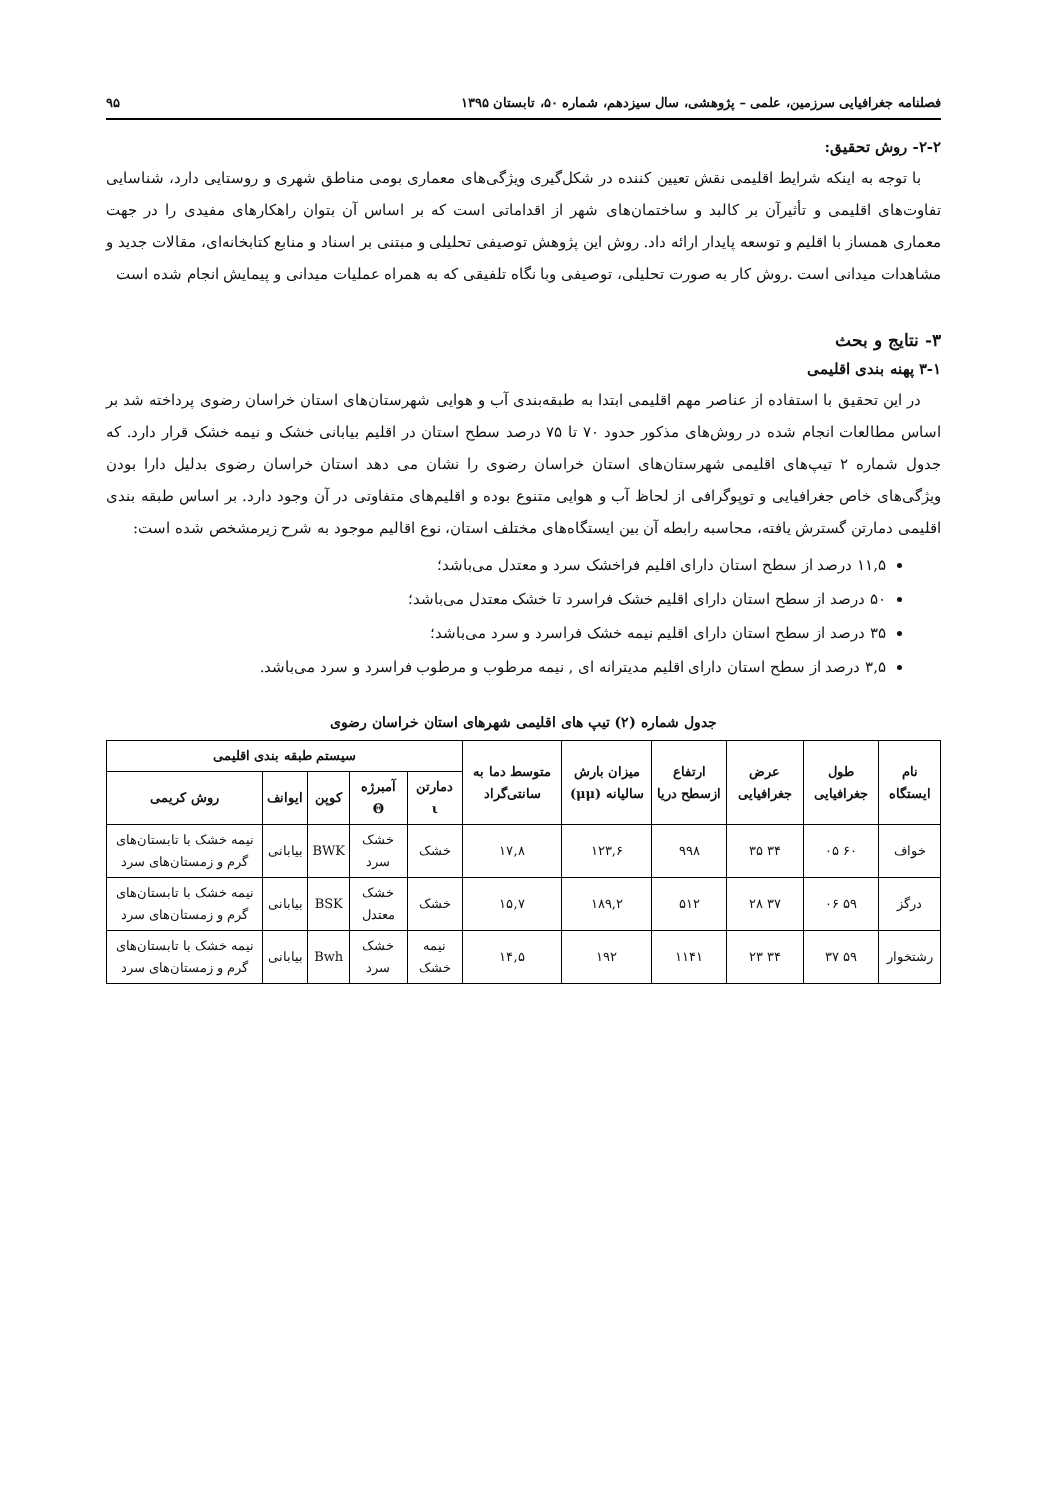فصلنامه جغرافیایی سرزمین، علمی – پژوهشی، سال سیزدهم، شماره ۵۰، تابستان ۱۳۹۵ ۹۵
۲-۲- روش تحقیق:
با توجه به اینکه شرایط اقلیمی نقش تعیین کننده در شکل‌گیری ویژگی‌های معماری بومی مناطق شهری و روستایی دارد، شناسایی تفاوت‌های اقلیمی و تأثیرآن بر کالبد و ساختمان‌های شهر از اقداماتی است که بر اساس آن بتوان راهکارهای مفیدی را در جهت معماری همساز با اقلیم و توسعه پایدار ارائه داد. روش این پژوهش توصیفی تحلیلی و مبتنی بر اسناد و منابع کتابخانه‌ای، مقالات جدید و مشاهدات میدانی است .روش کار به صورت تحلیلی، توصیفی وبا نگاه تلفیقی که به همراه عملیات میدانی و پیمایش انجام شده است
۳- نتایج و بحث
۳-۱ پهنه بندی اقلیمی
در این تحقیق با استفاده از عناصر مهم اقلیمی ابتدا به طبقه‌بندی آب و هوایی شهرستان‌های استان خراسان رضوی پرداخته شد بر اساس مطالعات انجام شده در روش‌های مذکور حدود ۷۰ تا ۷۵ درصد سطح استان در اقلیم بیابانی خشک و نیمه خشک قرار دارد. که جدول شماره ۲ تیپ‌های اقلیمی شهرستان‌های استان خراسان رضوی را نشان می دهد استان خراسان رضوی بدلیل دارا بودن ویژگی‌های خاص جغرافیایی و توپوگرافی از لحاظ آب و هوایی متنوع بوده و اقلیم‌های متفاوتی در آن وجود دارد. بر اساس طبقه بندی اقلیمی دمارتن گسترش یافته، محاسبه رابطه آن بین ایستگاه‌های مختلف استان، نوع اقالیم موجود به شرح زیرمشخص شده است:
۱۱,۵ درصد از سطح استان دارای اقلیم فراخشک سرد و معتدل می‌باشد؛
۵۰ درصد از سطح استان دارای اقلیم خشک فراسرد تا خشک معتدل می‌باشد؛
۳۵ درصد از سطح استان دارای اقلیم نیمه خشک فراسرد و سرد می‌باشد؛
۳,۵ درصد از سطح استان دارای اقلیم مدیترانه ای , نیمه مرطوب و مرطوب فراسرد و سرد می‌باشد.
جدول شماره (۲) تیپ های اقلیمی شهرهای استان خراسان رضوی
| نام ایستگاه | طول جغرافیایی | عرض جغرافیایی | ارتفاع ازسطح دریا | میزان بارش سالیانه (μμ) | متوسط دما به سانتی‌گراد | سیستم طبقه بندی اقلیمی | | | | |
| --- | --- | --- | --- | --- | --- | --- | --- | --- | --- | --- |
| | | | | | | دمارتن ι | آمبرژه Θ | کوپن | ایوانف | روش کریمی |
| خواف | ۶۰ ۰۵ | ۳۴ ۳۵ | ۹۹۸ | ۱۲۳,۶ | ۱۷,۸ | خشک | خشک سرد | BWK | بیابانی | نیمه خشک با تابستان‌های گرم و زمستان‌های سرد |
| درگز | ۵۹ ۰۶ | ۳۷ ۲۸ | ۵۱۲ | ۱۸۹,۲ | ۱۵,۷ | خشک | خشک معتدل | BSK | بیابانی | نیمه خشک با تابستان‌های گرم و زمستان‌های سرد |
| رشتخوار | ۵۹ ۳۷ | ۳۴ ۲۳ | ۱۱۴۱ | ۱۹۲ | ۱۴,۵ | نیمه خشک | خشک سرد | Bwh | بیابانی | نیمه خشک با تابستان‌های گرم و زمستان‌های سرد |